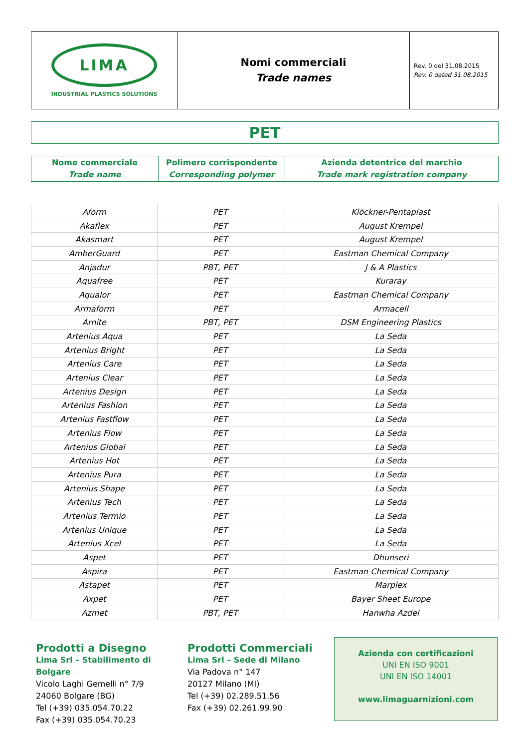| LIMA INDUSTRIAL PLASTICS SOLUTIONS | Nomi commerciali Trade names | Rev. 0 del 31.08.2015 Rev. 0 dated 31.08.2015 |
PET
| Nome commerciale Trade name | Polimero corrispondente Corresponding polymer | Azienda detentrice del marchio Trade mark registration company |
| Aform | PET | Klöckner-Pentaplast |
| Akaflex | PET | August Krempel |
| Akasmart | PET | August Krempel |
| AmberGuard | PET | Eastman Chemical Company |
| Anjadur | PBT, PET | J & A Plastics |
| Aquafree | PET | Kuraray |
| Aqualor | PET | Eastman Chemical Company |
| Armaform | PET | Armacell |
| Arnite | PBT, PET | DSM Engineering Plastics |
| Artenius Aqua | PET | La Seda |
| Artenius Bright | PET | La Seda |
| Artenius Care | PET | La Seda |
| Artenius Clear | PET | La Seda |
| Artenius Design | PET | La Seda |
| Artenius Fashion | PET | La Seda |
| Artenius Fastflow | PET | La Seda |
| Artenius Flow | PET | La Seda |
| Artenius Global | PET | La Seda |
| Artenius Hot | PET | La Seda |
| Artenius Pura | PET | La Seda |
| Artenius Shape | PET | La Seda |
| Artenius Tech | PET | La Seda |
| Artenius Termio | PET | La Seda |
| Artenius Unique | PET | La Seda |
| Artenius Xcel | PET | La Seda |
| Aspet | PET | Dhunseri |
| Aspira | PET | Eastman Chemical Company |
| Astapet | PET | Marplex |
| Axpet | PET | Bayer Sheet Europe |
| Azmet | PBT, PET | Hanwha Azdel |
Prodotti a Disegno
Lima Srl – Stabilimento di Bolgare
Vicolo Laghi Gemelli n° 7/9
24060 Bolgare (BG)
Tel (+39) 035.054.70.22
Fax (+39) 035.054.70.23
Prodotti Commerciali
Lima Srl – Sede di Milano
Via Padova n° 147
20127 Milano (MI)
Tel (+39) 02.289.51.56
Fax (+39) 02.261.99.90
Azienda con certificazioni
UNI EN ISO 9001
UNI EN ISO 14001
www.limaguarnizioni.com